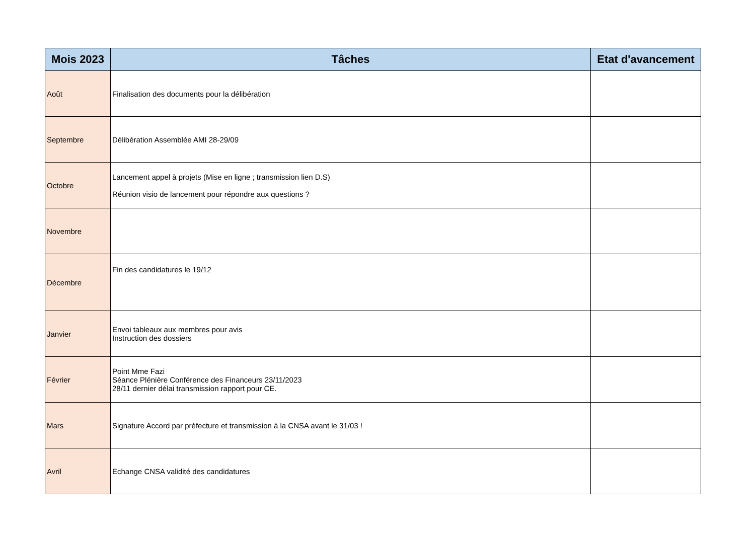| Mois 2023 | Tâches | Etat d'avancement |
| --- | --- | --- |
| Août | Finalisation des documents pour la délibération | |
| Septembre | Délibération Assemblée AMI 28-29/09 | |
| Octobre | Lancement appel à projets (Mise en ligne ; transmission lien D.S) Réunion visio de lancement pour répondre aux questions ? | |
| Novembre | | |
| Décembre | Fin des candidatures le 19/12 | |
| Janvier | Envoi tableaux aux membres pour avis Instruction des dossiers | |
| Février | Point Mme Fazi Séance Plénière Conférence des Financeurs 23/11/2023 28/11 dernier délai transmission rapport pour CE. | |
| Mars | Signature Accord par préfecture et transmission à la CNSA avant le 31/03 ! | |
| Avril | Echange CNSA validité des candidatures | |